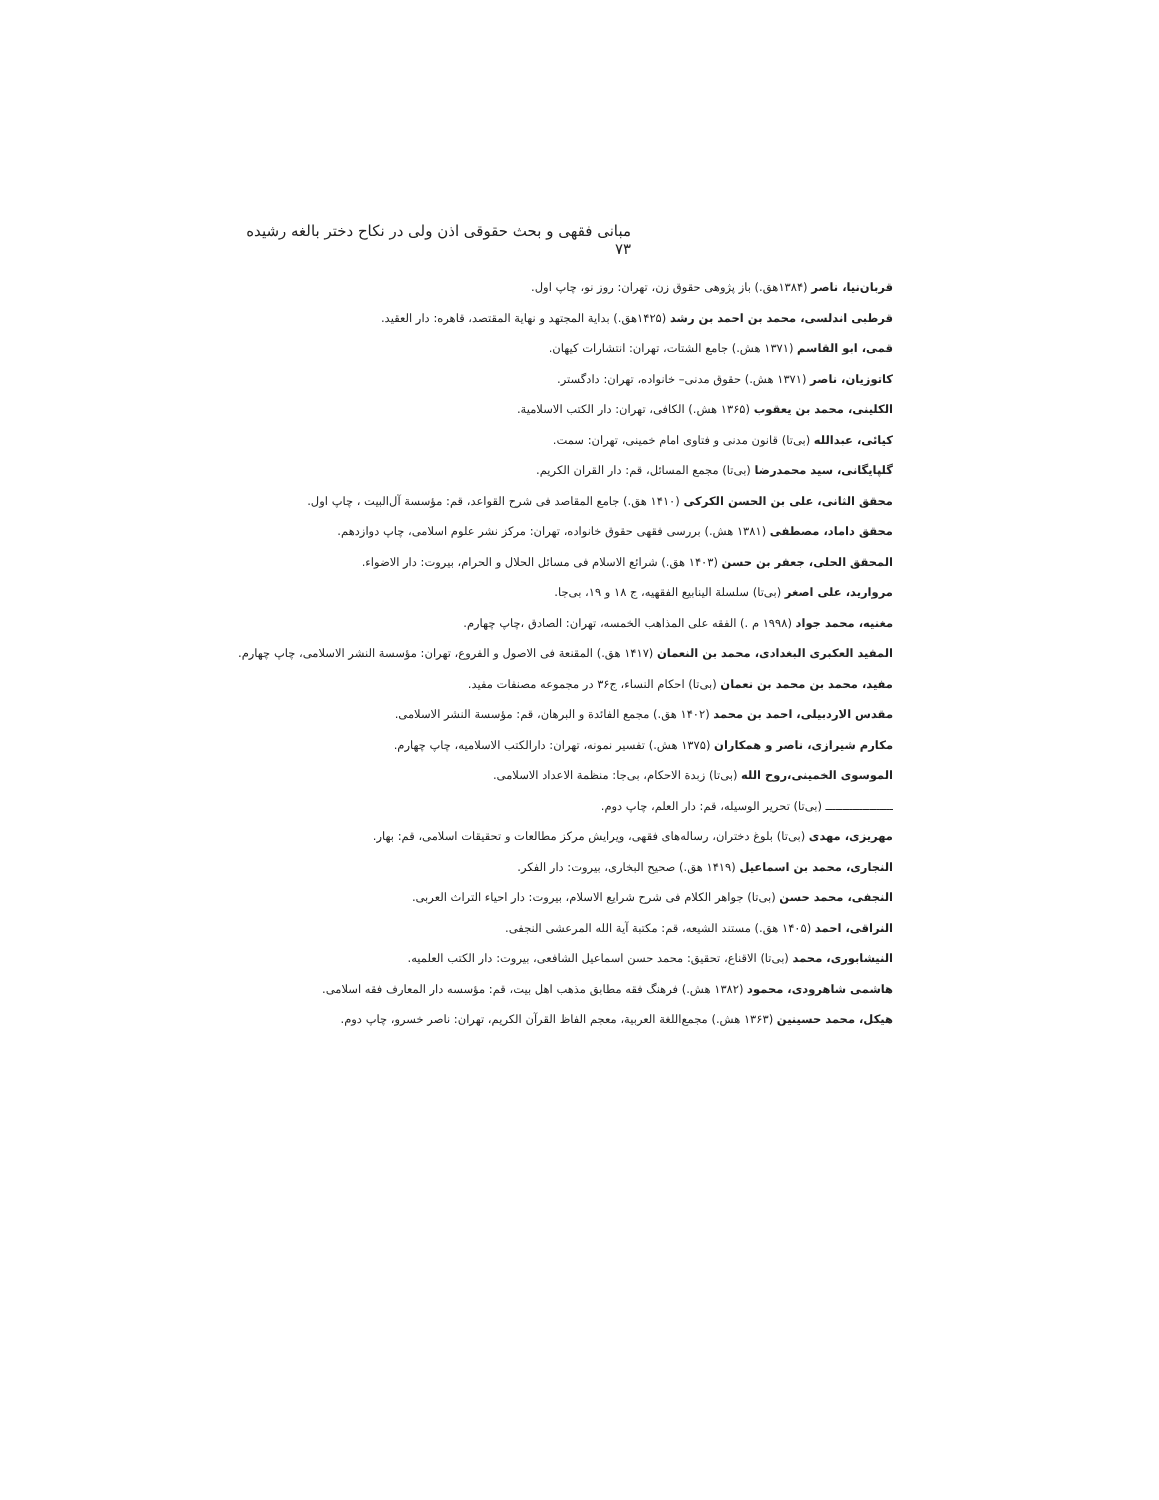مبانی فقهی و بحث حقوقی اذن ولی در نکاح دختر بالغه رشیده ۷۳
قربان‌نیا، ناصر (۱۳۸۴هق.) باز پژوهی حقوق زن، تهران: روز نو، چاپ اول.
قرطبی اندلسی، محمد بن احمد بن رشد (۱۴۲۵هق.) بدایة المجتهد و نهایة المقتصد، قاهره: دار العقید.
قمی، ابو القاسم (۱۳۷۱ هش.) جامع الشتات، تهران: انتشارات کیهان.
کاتوزیان، ناصر (۱۳۷۱ هش.) حقوق مدنی– خانواده، تهران: دادگستر.
الکلینی، محمد بن یعقوب (۱۳۶۵ هش.) الکافی، تهران: دار الکتب الاسلامیة.
کیائی، عبدالله (بی‌تا) قانون مدنی و فتاوی امام خمینی، تهران: سمت.
گلپایگانی، سید محمدرضا (بی‌تا) مجمع المسائل، قم: دار القران الکریم.
محقق الثانی، علی بن الحسن الکرکی (۱۴۱۰ هق.) جامع المقاصد فی شرح القواعد، قم: مؤسسة آل‌البیت ، چاپ اول.
محقق داماد، مصطفی (۱۳۸۱ هش.) بررسی فقهی حقوق خانواده، تهران: مرکز نشر علوم اسلامی، چاپ دوازدهم.
المحقق الحلی، جعفر بن حسن (۱۴۰۳ هق.) شرائع الاسلام فی مسائل الحلال و الحرام، بیروت: دار الاضواء.
مروارید، علی اصغر (بی‌تا) سلسلة الینابیع الفقهیه، ج ۱۸ و ۱۹، بی‌جا.
مغنیه، محمد جواد (۱۹۹۸ م .) الفقه علی المذاهب الخمسه، تهران: الصادق ،چاپ چهارم.
المفید العکبری البغدادی، محمد بن النعمان (۱۴۱۷ هق.) المقنعة فی الاصول و الفروع، تهران: مؤسسة النشر الاسلامی، چاپ چهارم.
مفید، محمد بن محمد بن نعمان (بی‌تا) احکام النساء، ج۳۶ در مجموعه مصنفات مفید.
مقدس الاردبیلی، احمد بن محمد (۱۴۰۲ هق.) مجمع الفائدة و البرهان، قم: مؤسسة النشر الاسلامی.
مکارم شیرازی، ناصر و همکاران (۱۳۷۵ هش.) تفسیر نمونه، تهران: دارالکتب الاسلامیه، چاپ چهارم.
الموسوی الخمینی،روح الله (بی‌تا) زبدة الاحکام، بی‌جا: منظمة الاعداد الاسلامی.
ــــــــــــــــــــ (بی‌تا) تحریر الوسیله، قم: دار العلم، چاپ دوم.
مهریزی، مهدی (بی‌تا) بلوغ دختران، رساله‌های فقهی، ویرایش مرکز مطالعات و تحقیقات اسلامی، قم: بهار.
النجاری، محمد بن اسماعیل (۱۴۱۹ هق.) صحیح البخاری، بیروت: دار الفکر.
النجفی، محمد حسن (بی‌تا) جواهر الکلام فی شرح شرایع الاسلام، بیروت: دار احیاء التراث العربی.
النراقی، احمد (۱۴۰۵ هق.) مستند الشیعه، قم: مکتبة آیة الله المرعشی النجفی.
النیشابوری، محمد (بی‌تا) الاقناع، تحقیق: محمد حسن اسماعیل الشافعی، بیروت: دار الکتب العلمیه.
هاشمی شاهرودی، محمود (۱۳۸۲ هش.) فرهنگ فقه مطابق مذهب اهل بیت، قم: مؤسسه دار المعارف فقه اسلامی.
هیکل، محمد حسینین (۱۳۶۳ هش.) مجمع‌اللغة العربیة، معجم الفاظ القرآن الکریم، تهران: ناصر خسرو، چاپ دوم.